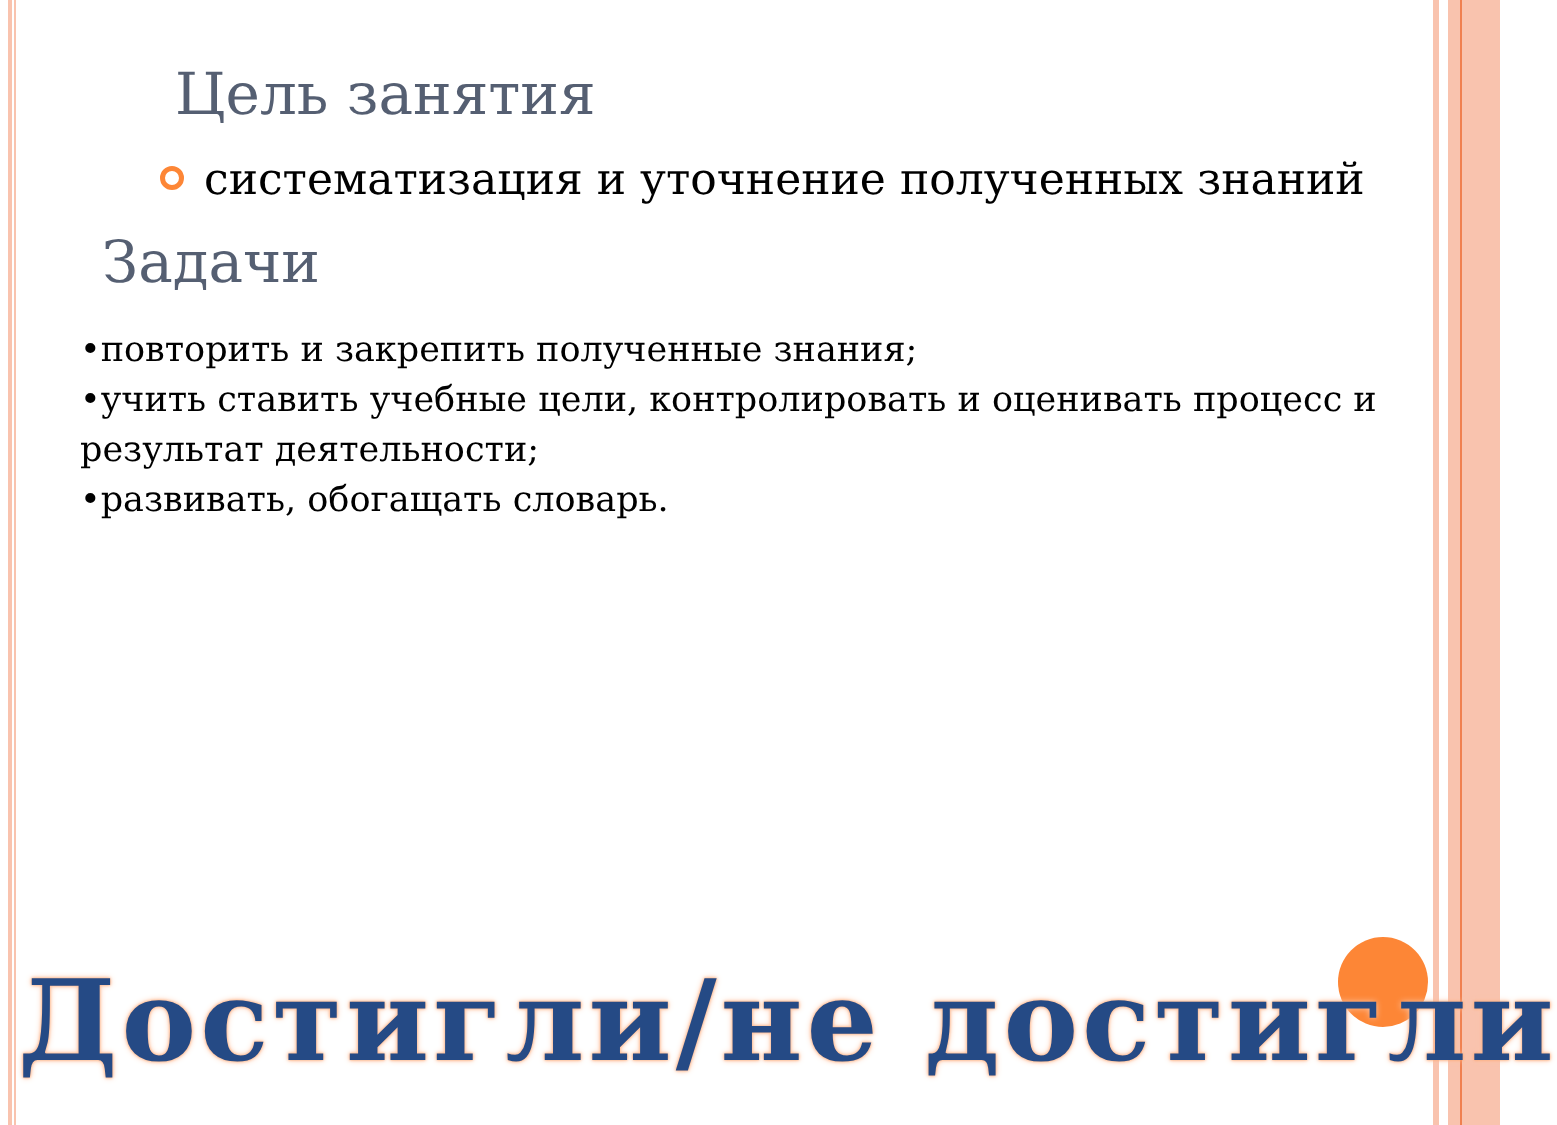Цель занятия
систематизация и уточнение полученных знаний
Задачи
•повторить и закрепить полученные знания;
•учить ставить учебные цели, контролировать и оценивать процесс и результат деятельности;
•развивать, обогащать словарь.
Достигли/не достигли